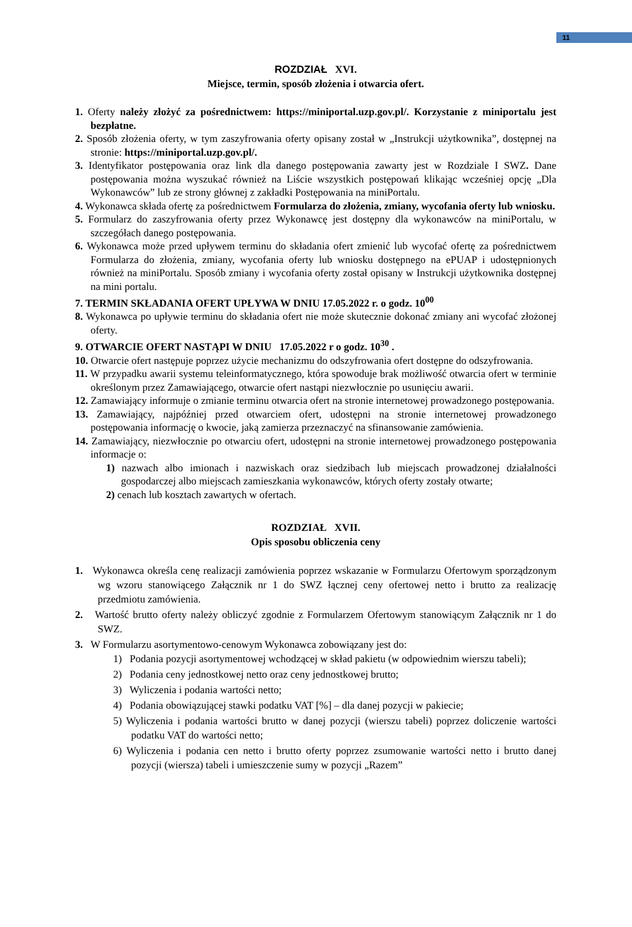11
ROZDZIAŁ XVI.
Miejsce, termin, sposób złożenia i otwarcia ofert.
1. Oferty należy złożyć za pośrednictwem: https://miniportal.uzp.gov.pl/. Korzystanie z miniportalu jest bezpłatne.
2. Sposób złożenia oferty, w tym zaszyfrowania oferty opisany został w „Instrukcji użytkownika”, dostępnej na stronie: https://miniportal.uzp.gov.pl/.
3. Identyfikator postępowania oraz link dla danego postępowania zawarty jest w Rozdziale I SWZ. Dane postępowania można wyszukać również na Liście wszystkich postępowań klikając wcześniej opcję „Dla Wykonawców” lub ze strony głównej z zakładki Postępowania na miniPortalu.
4. Wykonawca składa ofertę za pośrednictwem Formularza do złożenia, zmiany, wycofania oferty lub wniosku.
5. Formularz do zaszyfrowania oferty przez Wykonawcę jest dostępny dla wykonawców na miniPortalu, w szczegółach danego postępowania.
6. Wykonawca może przed upływem terminu do składania ofert zmienić lub wycofać ofertę za pośrednictwem Formularza do złożenia, zmiany, wycofania oferty lub wniosku dostępnego na ePUAP i udostępnionych również na miniPortalu. Sposób zmiany i wycofania oferty został opisany w Instrukcji użytkownika dostępnej na mini portalu.
7. TERMIN SKŁADANIA OFERT UPŁYWA W DNIU 17.05.2022 r. o godz. 10<sup>00</sup>
8. Wykonawca po upływie terminu do składania ofert nie może skutecznie dokonać zmiany ani wycofać złożonej oferty.
9. OTWARCIE OFERT NASTĄPI W DNIU 17.05.2022 r o godz. 10<sup>30</sup> .
10. Otwarcie ofert następuje poprzez użycie mechanizmu do odszyfrowania ofert dostępne do odszyfrowania.
11. W przypadku awarii systemu teleinformatycznego, która spowoduje brak możliwość otwarcia ofert w terminie określonym przez Zamawiającego, otwarcie ofert nastąpi niezwłocznie po usunięciu awarii.
12. Zamawiający informuje o zmianie terminu otwarcia ofert na stronie internetowej prowadzonego postępowania.
13. Zamawiający, najpóźniej przed otwarciem ofert, udostępni na stronie internetowej prowadzonego postępowania informację o kwocie, jaką zamierza przeznaczyć na sfinansowanie zamówienia.
14. Zamawiający, niezwłocznie po otwarciu ofert, udostępni na stronie internetowej prowadzonego postępowania informacje o:
1) nazwach albo imionach i nazwiskach oraz siedzibach lub miejscach prowadzonej działalności gospodarczej albo miejscach zamieszkania wykonawców, których oferty zostały otwarte;
2) cenach lub kosztach zawartych w ofertach.
ROZDZIAŁ XVII.
Opis sposobu obliczenia ceny
1. Wykonawca określa cenę realizacji zamówienia poprzez wskazanie w Formularzu Ofertowym sporządzonym wg wzoru stanowiącego Załącznik nr 1 do SWZ łącznej ceny ofertowej netto i brutto za realizację przedmiotu zamówienia.
2. Wartość brutto oferty należy obliczyć zgodnie z Formularzem Ofertowym stanowiącym Załącznik nr 1 do SWZ.
3. W Formularzu asortymentowo-cenowym Wykonawca zobowiązany jest do:
1) Podania pozycji asortymentowej wchodzącej w skład pakietu (w odpowiednim wierszu tabeli);
2) Podania ceny jednostkowej netto oraz ceny jednostkowej brutto;
3) Wyliczenia i podania wartości netto;
4) Podania obowiązującej stawki podatku VAT [%] – dla danej pozycji w pakiecie;
5) Wyliczenia i podania wartości brutto w danej pozycji (wierszu tabeli) poprzez doliczenie wartości podatku VAT do wartości netto;
6) Wyliczenia i podania cen netto i brutto oferty poprzez zsumowanie wartości netto i brutto danej pozycji (wiersza) tabeli i umieszczenie sumy w pozycji „Razem”